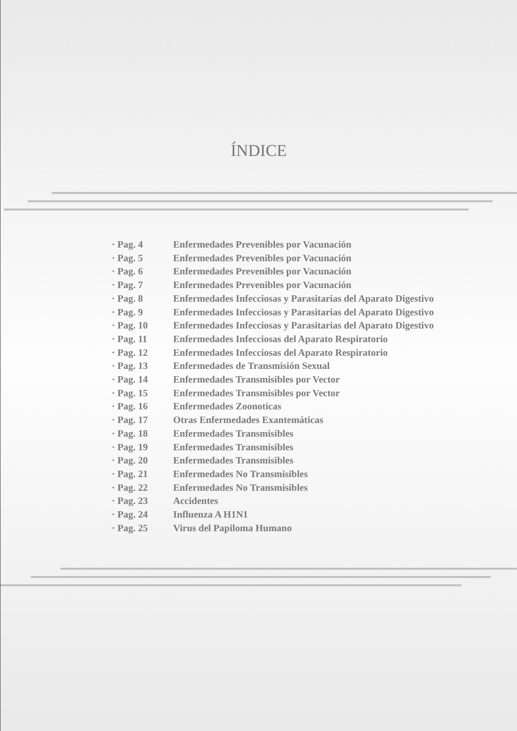ÍNDICE
· Pag. 4 Enfermedades Prevenibles por Vacunación
· Pag. 5 Enfermedades Prevenibles por Vacunación
· Pag. 6 Enfermedades Prevenibles por Vacunación
· Pag. 7 Enfermedades Prevenibles por Vacunación
· Pag. 8 Enfermedades Infecciosas y Parasitarias del Aparato Digestivo
· Pag. 9 Enfermedades Infecciosas y Parasitarias del Aparato Digestivo
· Pag. 10 Enfermedades Infecciosas y Parasitarias del Aparato Digestivo
· Pag. 11 Enfermedades Infecciosas del Aparato Respiratorio
· Pag. 12 Enfermedades Infecciosas del Aparato Respiratorio
· Pag. 13 Enfermedades de Transmisión Sexual
· Pag. 14 Enfermedades Transmisibles por Vector
· Pag. 15 Enfermedades Transmisibles por Vector
· Pag. 16 Enfermedades Zoonoticas
· Pag. 17 Otras Enfermedades Exantemáticas
· Pag. 18 Enfermedades Transmisibles
· Pag. 19 Enfermedades Transmisibles
· Pag. 20 Enfermedades Transmisibles
· Pag. 21 Enfermedades No Transmisibles
· Pag. 22 Enfermedades No Transmisibles
· Pag. 23 Accidentes
· Pag. 24 Influenza A H1N1
· Pag. 25 Virus del Papiloma Humano